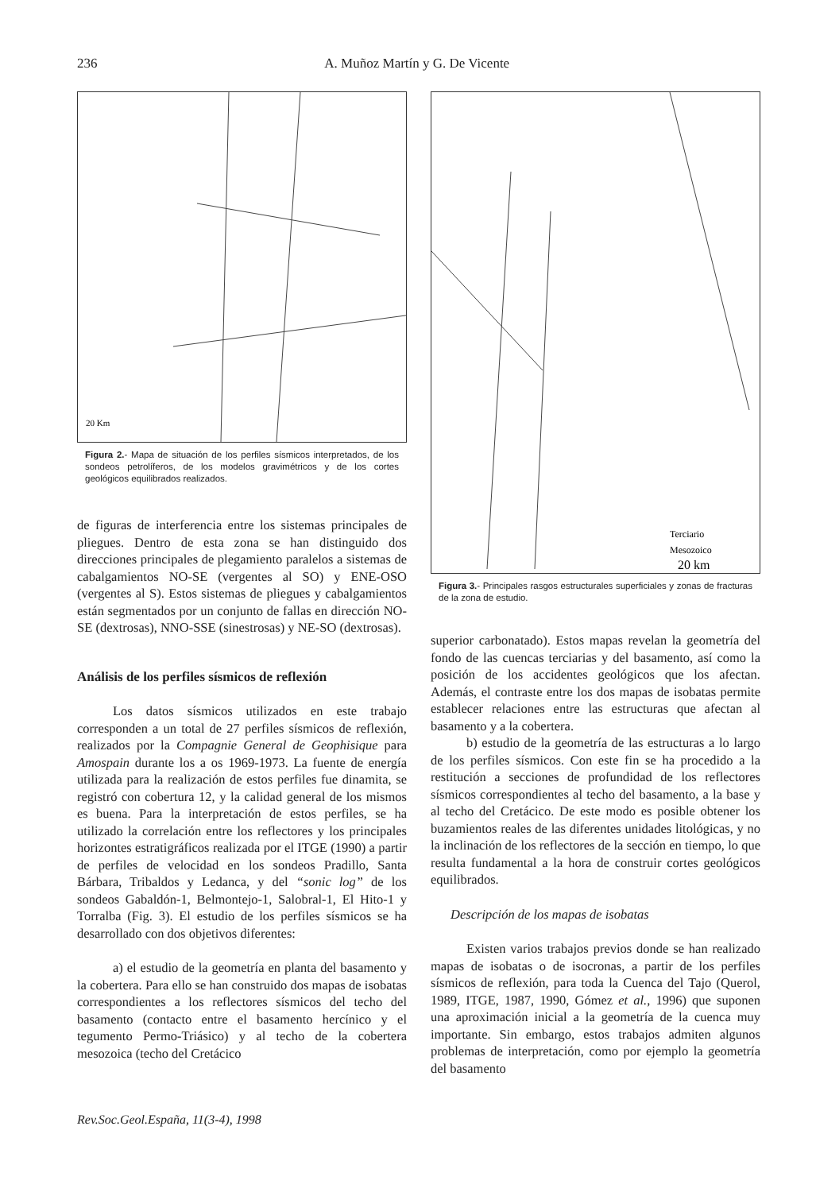236 A. Muñoz Martín y G. De Vicente
20 Km
Figura 2.- Mapa de situación de los perfiles sísmicos interpretados, de los sondeos petrolíferos, de los modelos gravimétricos y de los cortes geológicos equilibrados realizados.
de figuras de interferencia entre los sistemas principales de pliegues. Dentro de esta zona se han distinguido dos direcciones principales de plegamiento paralelos a sistemas de cabalgamientos NO-SE (vergentes al SO) y ENE-OSO (vergentes al S). Estos sistemas de pliegues y cabalgamientos están segmentados por un conjunto de fallas en dirección NO-SE (dextrosas), NNO-SSE (sinestrosas) y NE-SO (dextrosas).
Análisis de los perfiles sísmicos de reflexión
Los datos sísmicos utilizados en este trabajo corresponden a un total de 27 perfiles sísmicos de reflexión, realizados por la Compagnie General de Geophisique para Amospain durante los a os 1969-1973. La fuente de energía utilizada para la realización de estos perfiles fue dinamita, se registró con cobertura 12, y la calidad general de los mismos es buena. Para la interpretación de estos perfiles, se ha utilizado la correlación entre los reflectores y los principales horizontes estratigráficos realizada por el ITGE (1990) a partir de perfiles de velocidad en los sondeos Pradillo, Santa Bárbara, Tribaldos y Ledanca, y del “sonic log” de los sondeos Gabaldón-1, Belmontejo-1, Salobral-1, El Hito-1 y Torralba (Fig. 3). El estudio de los perfiles sísmicos se ha desarrollado con dos objetivos diferentes:
a) el estudio de la geometría en planta del basamento y la cobertera. Para ello se han construido dos mapas de isobatas correspondientes a los reflectores sísmicos del techo del basamento (contacto entre el basamento hercínico y el tegumento Permo-Triásico) y al techo de la cobertera mesozoica (techo del Cretácico
Terciario
Mesozoico
20 km
Figura 3.- Principales rasgos estructurales superficiales y zonas de fracturas de la zona de estudio.
superior carbonatado). Estos mapas revelan la geometría del fondo de las cuencas terciarias y del basamento, así como la posición de los accidentes geológicos que los afectan. Además, el contraste entre los dos mapas de isobatas permite establecer relaciones entre las estructuras que afectan al basamento y a la cobertera.
b) estudio de la geometría de las estructuras a lo largo de los perfiles sísmicos. Con este fin se ha procedido a la restitución a secciones de profundidad de los reflectores sísmicos correspondientes al techo del basamento, a la base y al techo del Cretácico. De este modo es posible obtener los buzamientos reales de las diferentes unidades litológicas, y no la inclinación de los reflectores de la sección en tiempo, lo que resulta fundamental a la hora de construir cortes geológicos equilibrados.
Descripción de los mapas de isobatas
Existen varios trabajos previos donde se han realizado mapas de isobatas o de isocronas, a partir de los perfiles sísmicos de reflexión, para toda la Cuenca del Tajo (Querol, 1989, ITGE, 1987, 1990, Gómez et al., 1996) que suponen una aproximación inicial a la geometría de la cuenca muy importante. Sin embargo, estos trabajos admiten algunos problemas de interpretación, como por ejemplo la geometría del basamento
Rev.Soc.Geol.España, 11(3-4), 1998